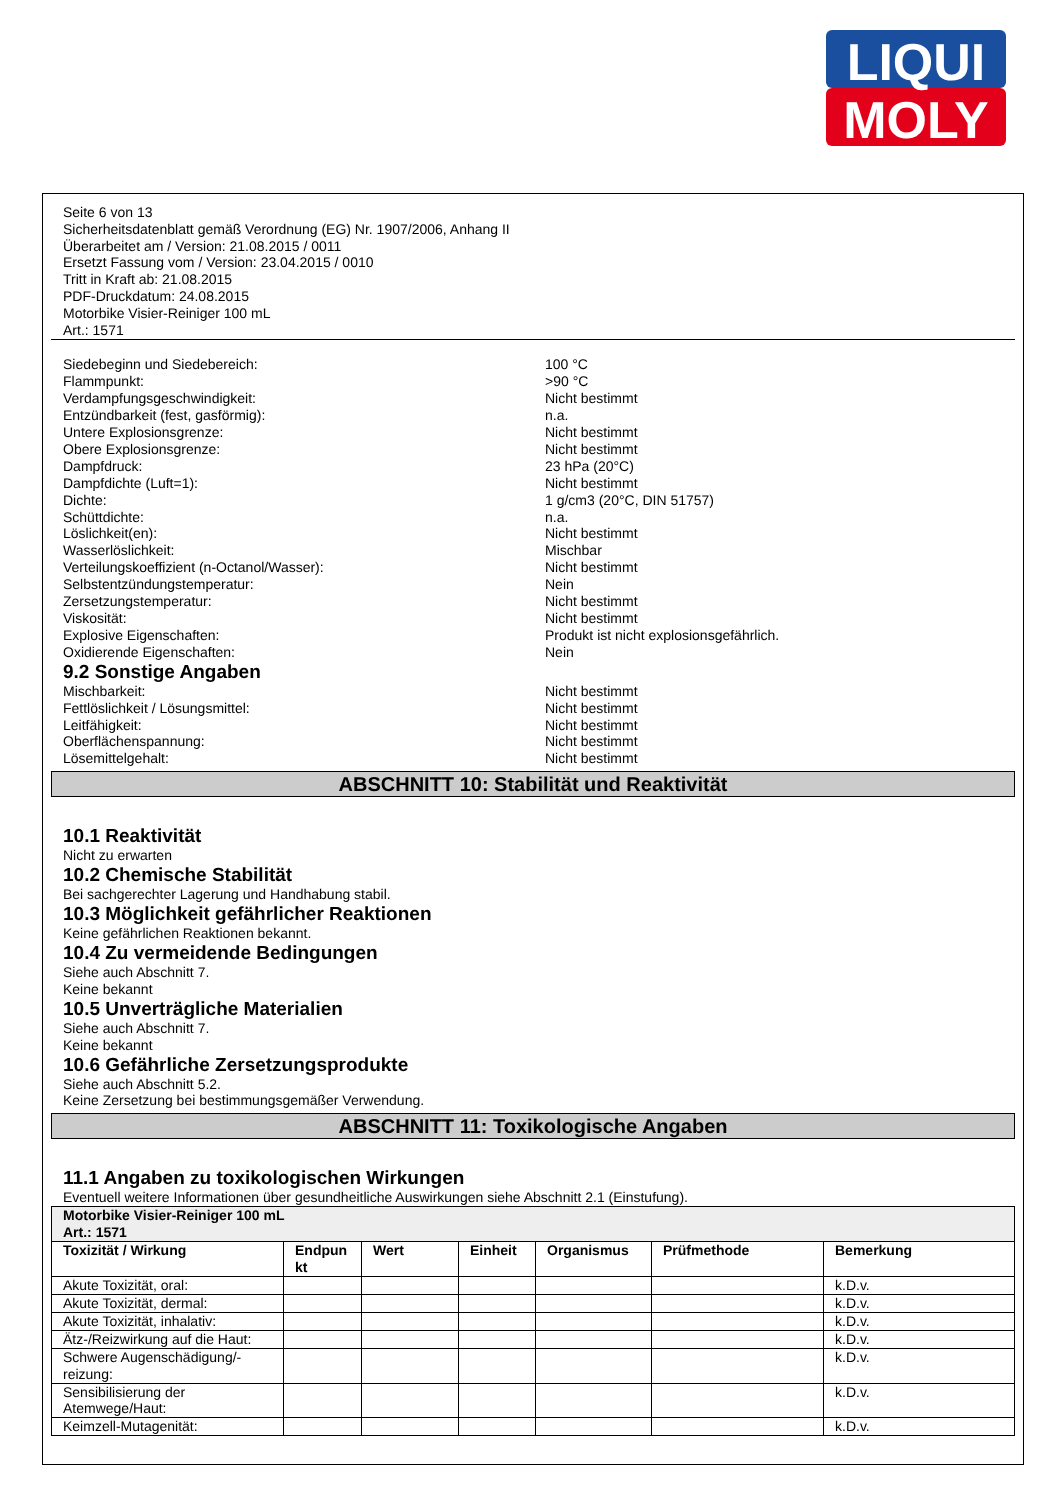LIQUI
MOLY
Seite 6 von 13
Sicherheitsdatenblatt gemäß Verordnung (EG) Nr. 1907/2006, Anhang II
Überarbeitet am / Version: 21.08.2015 / 0011
Ersetzt Fassung vom / Version: 23.04.2015 / 0010
Tritt in Kraft ab: 21.08.2015
PDF-Druckdatum: 24.08.2015
Motorbike Visier-Reiniger 100 mL
Art.: 1571
Siedebeginn und Siedebereich: 100 °C
Flammpunkt: >90 °C
Verdampfungsgeschwindigkeit: Nicht bestimmt
Entzündbarkeit (fest, gasförmig): n.a.
Untere Explosionsgrenze: Nicht bestimmt
Obere Explosionsgrenze: Nicht bestimmt
Dampfdruck: 23 hPa (20°C)
Dampfdichte (Luft=1): Nicht bestimmt
Dichte: 1 g/cm3 (20°C, DIN 51757)
Schüttdichte: n.a.
Löslichkeit(en): Nicht bestimmt
Wasserlöslichkeit: Mischbar
Verteilungskoeffizient (n-Octanol/Wasser): Nicht bestimmt
Selbstentzündungstemperatur: Nein
Zersetzungstemperatur: Nicht bestimmt
Viskosität: Nicht bestimmt
Explosive Eigenschaften: Produkt ist nicht explosionsgefährlich.
Oxidierende Eigenschaften: Nein
9.2 Sonstige Angaben
Mischbarkeit: Nicht bestimmt
Fettlöslichkeit / Lösungsmittel: Nicht bestimmt
Leitfähigkeit: Nicht bestimmt
Oberflächenspannung: Nicht bestimmt
Lösemittelgehalt: Nicht bestimmt
ABSCHNITT 10: Stabilität und Reaktivität
10.1 Reaktivität
Nicht zu erwarten
10.2 Chemische Stabilität
Bei sachgerechter Lagerung und Handhabung stabil.
10.3 Möglichkeit gefährlicher Reaktionen
Keine gefährlichen Reaktionen bekannt.
10.4 Zu vermeidende Bedingungen
Siehe auch Abschnitt 7.
Keine bekannt
10.5 Unverträgliche Materialien
Siehe auch Abschnitt 7.
Keine bekannt
10.6 Gefährliche Zersetzungsprodukte
Siehe auch Abschnitt 5.2.
Keine Zersetzung bei bestimmungsgemäßer Verwendung.
ABSCHNITT 11: Toxikologische Angaben
11.1 Angaben zu toxikologischen Wirkungen
Eventuell weitere Informationen über gesundheitliche Auswirkungen siehe Abschnitt 2.1 (Einstufung).
| Motorbike Visier-Reiniger 100 mL Art.: 1571 | | | | | | |
| --- | --- | --- | --- | --- | --- | --- |
| Toxizität / Wirkung | Endpun kt | Wert | Einheit | Organismus | Prüfmethode | Bemerkung |
| Akute Toxizität, oral: | | | | | | k.D.v. |
| Akute Toxizität, dermal: | | | | | | k.D.v. |
| Akute Toxizität, inhalativ: | | | | | | k.D.v. |
| Ätz-/Reizwirkung auf die Haut: | | | | | | k.D.v. |
| Schwere Augenschädigung/-reizung: | | | | | | k.D.v. |
| Sensibilisierung der Atemwege/Haut: | | | | | | k.D.v. |
| Keimzell-Mutagenität: | | | | | | k.D.v. |